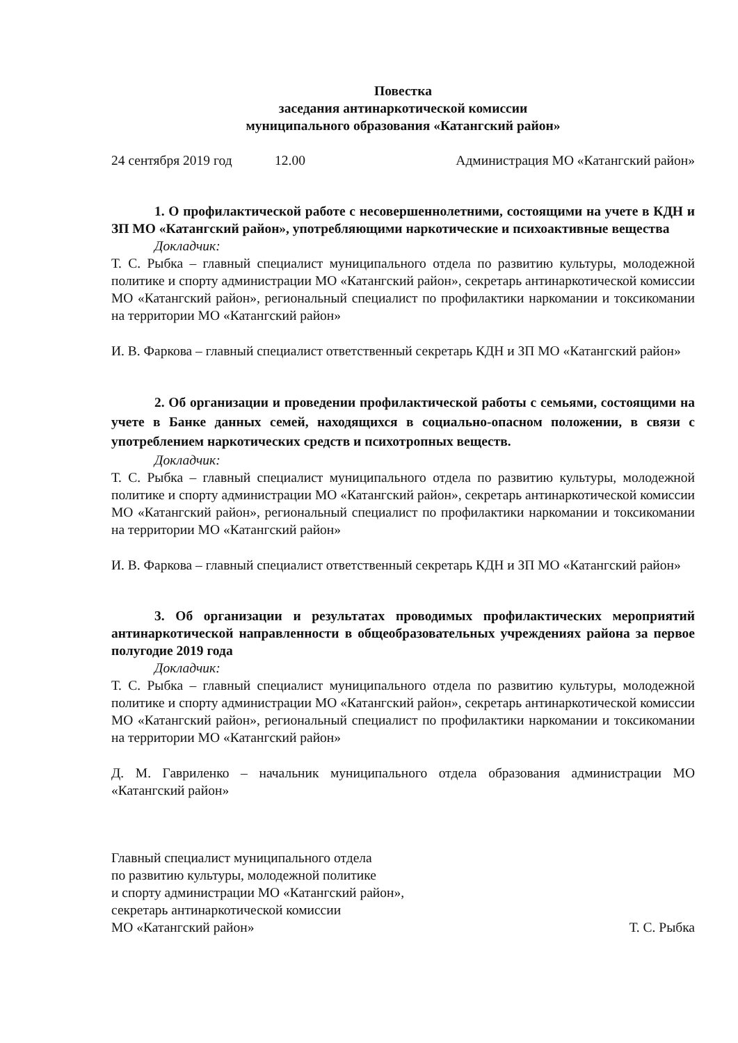Повестка
заседания антинаркотической комиссии
муниципального образования «Катангский район»
24 сентября 2019 год 12.00 Администрация МО «Катангский район»
1. О профилактической работе с несовершеннолетними, состоящими на учете в КДН и ЗП МО «Катангский район», употребляющими наркотические и психоактивные вещества
Докладчик:
Т. С. Рыбка – главный специалист муниципального отдела по развитию культуры, молодежной политике и спорту администрации МО «Катангский район», секретарь антинаркотической комиссии МО «Катангский район», региональный специалист по профилактики наркомании и токсикомании на территории МО «Катангский район»
И. В. Фаркова – главный специалист ответственный секретарь КДН и ЗП МО «Катангский район»
2. Об организации и проведении профилактической работы с семьями, состоящими на учете в Банке данных семей, находящихся в социально-опасном положении, в связи с употреблением наркотических средств и психотропных веществ.
Докладчик:
Т. С. Рыбка – главный специалист муниципального отдела по развитию культуры, молодежной политике и спорту администрации МО «Катангский район», секретарь антинаркотической комиссии МО «Катангский район», региональный специалист по профилактики наркомании и токсикомании на территории МО «Катангский район»
И. В. Фаркова – главный специалист ответственный секретарь КДН и ЗП МО «Катангский район»
3. Об организации и результатах проводимых профилактических мероприятий антинаркотической направленности в общеобразовательных учреждениях района за первое полугодие 2019 года
Докладчик:
Т. С. Рыбка – главный специалист муниципального отдела по развитию культуры, молодежной политике и спорту администрации МО «Катангский район», секретарь антинаркотической комиссии МО «Катангский район», региональный специалист по профилактики наркомании и токсикомании на территории МО «Катангский район»
Д. М. Гавриленко – начальник муниципального отдела образования администрации МО «Катангский район»
Главный специалист муниципального отдела
по развитию культуры, молодежной политике
и спорту администрации МО «Катангский район»,
секретарь антинаркотической комиссии
МО «Катангский район»
Т. С. Рыбка